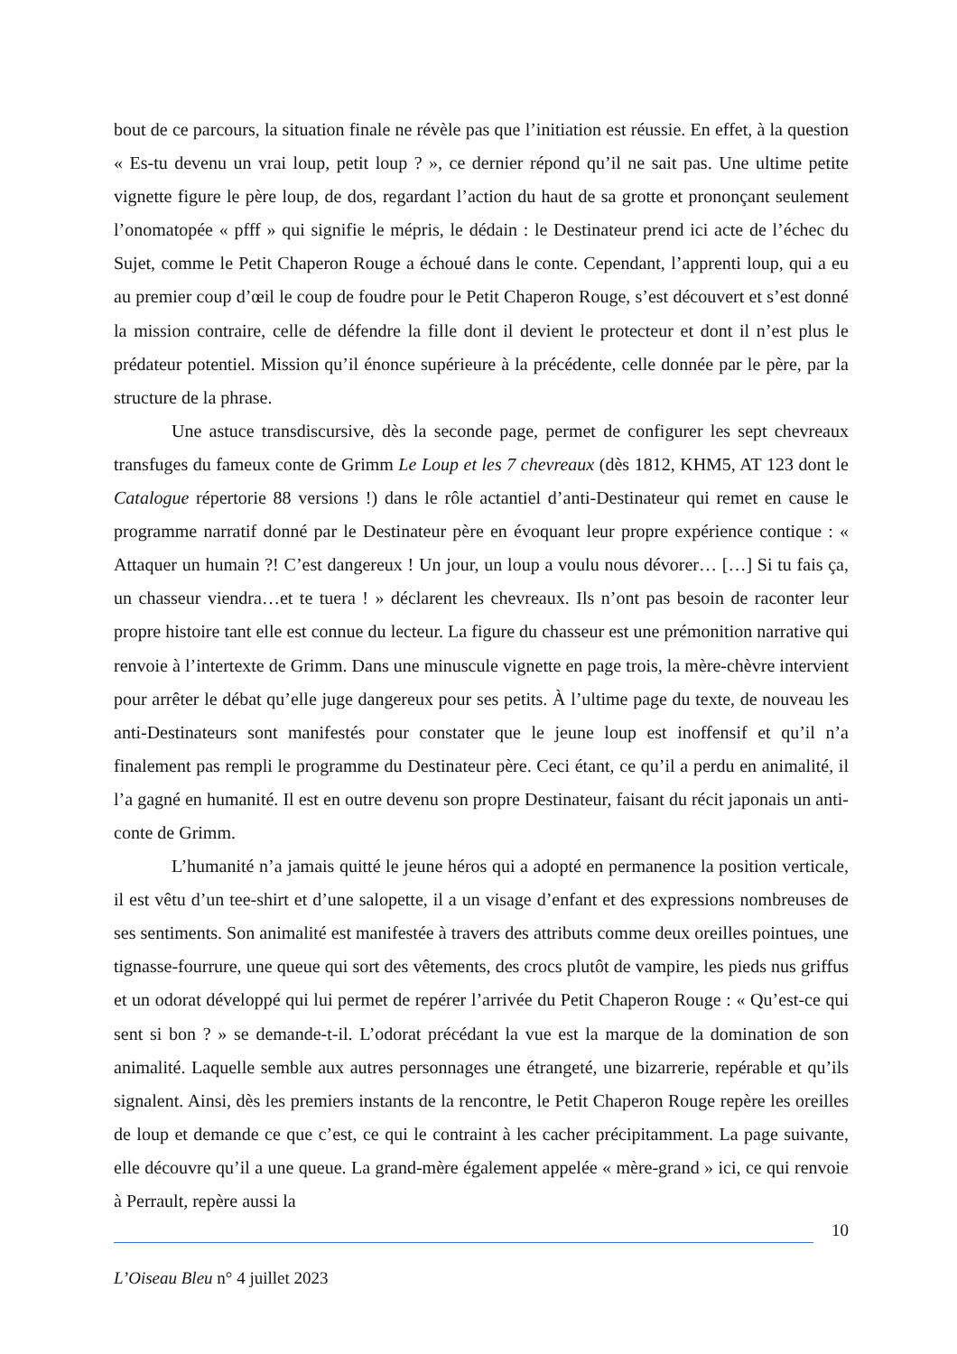bout de ce parcours, la situation finale ne révèle pas que l’initiation est réussie. En effet, à la question « Es-tu devenu un vrai loup, petit loup ? », ce dernier répond qu’il ne sait pas. Une ultime petite vignette figure le père loup, de dos, regardant l’action du haut de sa grotte et prononçant seulement l’onomatopée « pfff » qui signifie le mépris, le dédain : le Destinateur prend ici acte de l’échec du Sujet, comme le Petit Chaperon Rouge a échoué dans le conte. Cependant, l’apprenti loup, qui a eu au premier coup d’œil le coup de foudre pour le Petit Chaperon Rouge, s’est découvert et s’est donné la mission contraire, celle de défendre la fille dont il devient le protecteur et dont il n’est plus le prédateur potentiel. Mission qu’il énonce supérieure à la précédente, celle donnée par le père, par la structure de la phrase.
Une astuce transdiscursive, dès la seconde page, permet de configurer les sept chevreaux transfuges du fameux conte de Grimm Le Loup et les 7 chevreaux (dès 1812, KHM5, AT 123 dont le Catalogue répertorie 88 versions !) dans le rôle actantiel d’anti-Destinateur qui remet en cause le programme narratif donné par le Destinateur père en évoquant leur propre expérience contique : « Attaquer un humain ?! C’est dangereux ! Un jour, un loup a voulu nous dévorer… […] Si tu fais ça, un chasseur viendra…et te tuera ! » déclarent les chevreaux. Ils n’ont pas besoin de raconter leur propre histoire tant elle est connue du lecteur. La figure du chasseur est une prémonition narrative qui renvoie à l’intertexte de Grimm. Dans une minuscule vignette en page trois, la mère-chèvre intervient pour arrêter le débat qu’elle juge dangereux pour ses petits. À l’ultime page du texte, de nouveau les anti-Destinateurs sont manifestés pour constater que le jeune loup est inoffensif et qu’il n’a finalement pas rempli le programme du Destinateur père. Ceci étant, ce qu’il a perdu en animalité, il l’a gagné en humanité. Il est en outre devenu son propre Destinateur, faisant du récit japonais un anti-conte de Grimm.
L’humanité n’a jamais quitté le jeune héros qui a adopté en permanence la position verticale, il est vêtu d’un tee-shirt et d’une salopette, il a un visage d’enfant et des expressions nombreuses de ses sentiments. Son animalité est manifestée à travers des attributs comme deux oreilles pointues, une tignasse-fourrure, une queue qui sort des vêtements, des crocs plutôt de vampire, les pieds nus griffus et un odorat développé qui lui permet de repérer l’arrivée du Petit Chaperon Rouge : « Qu’est-ce qui sent si bon ? » se demande-t-il. L’odorat précédant la vue est la marque de la domination de son animalité. Laquelle semble aux autres personnages une étrangeté, une bizarrerie, repérable et qu’ils signalent. Ainsi, dès les premiers instants de la rencontre, le Petit Chaperon Rouge repère les oreilles de loup et demande ce que c’est, ce qui le contraint à les cacher précipitamment. La page suivante, elle découvre qu’il a une queue. La grand-mère également appelée « mère-grand » ici, ce qui renvoie à Perrault, repère aussi la
10
L’Oiseau Bleu n° 4 juillet 2023